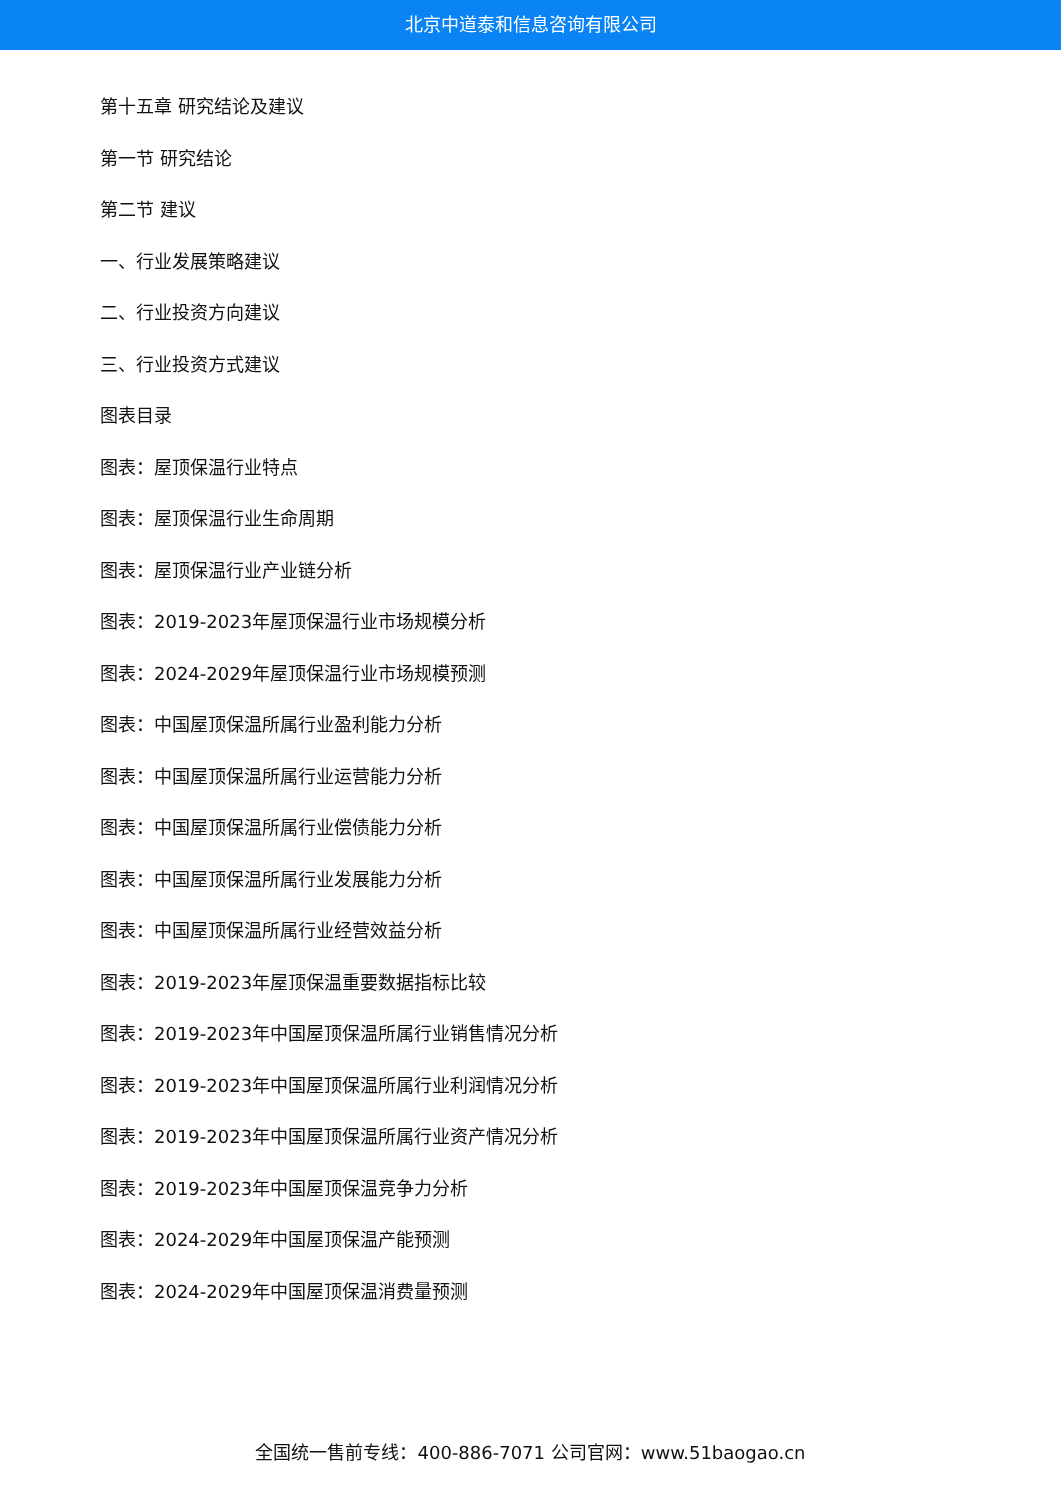北京中道泰和信息咨询有限公司
第十五章 研究结论及建议
第一节 研究结论
第二节 建议
一、行业发展策略建议
二、行业投资方向建议
三、行业投资方式建议
图表目录
图表：屋顶保温行业特点
图表：屋顶保温行业生命周期
图表：屋顶保温行业产业链分析
图表：2019-2023年屋顶保温行业市场规模分析
图表：2024-2029年屋顶保温行业市场规模预测
图表：中国屋顶保温所属行业盈利能力分析
图表：中国屋顶保温所属行业运营能力分析
图表：中国屋顶保温所属行业偿债能力分析
图表：中国屋顶保温所属行业发展能力分析
图表：中国屋顶保温所属行业经营效益分析
图表：2019-2023年屋顶保温重要数据指标比较
图表：2019-2023年中国屋顶保温所属行业销售情况分析
图表：2019-2023年中国屋顶保温所属行业利润情况分析
图表：2019-2023年中国屋顶保温所属行业资产情况分析
图表：2019-2023年中国屋顶保温竞争力分析
图表：2024-2029年中国屋顶保温产能预测
图表：2024-2029年中国屋顶保温消费量预测
全国统一售前专线：400-886-7071 公司官网：www.51baogao.cn